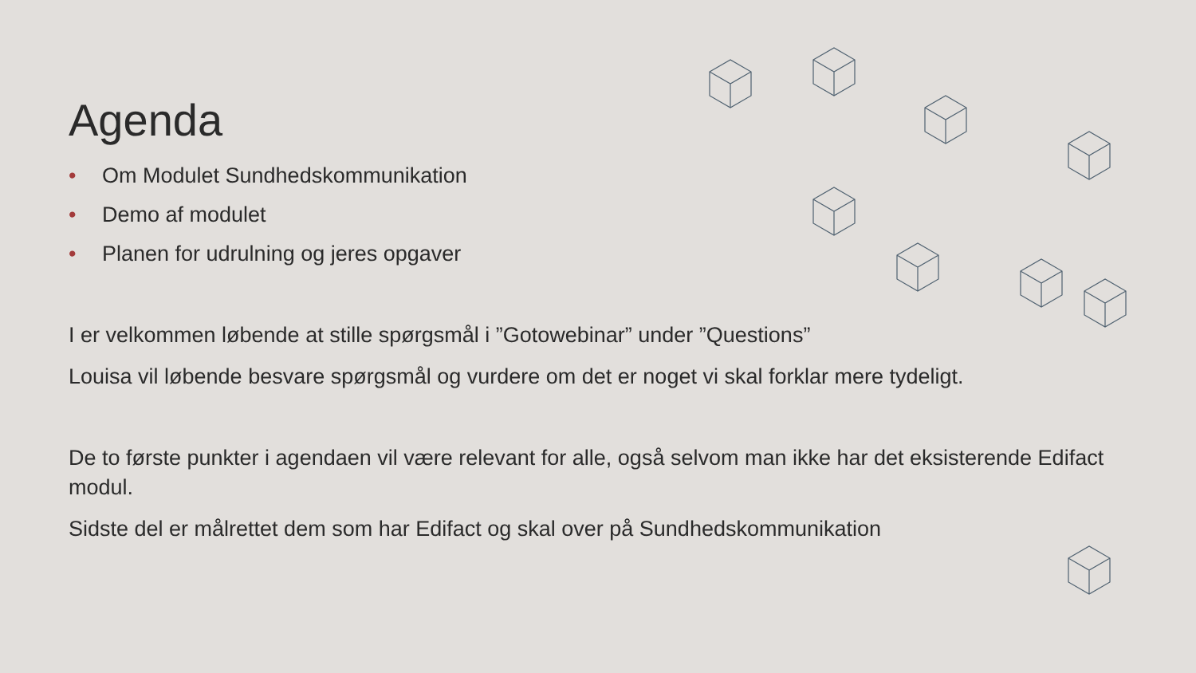Agenda
• Om Modulet Sundhedskommunikation
• Demo af modulet
• Planen for udrulning og jeres opgaver
I er velkommen løbende at stille spørgsmål i ”Gotowebinar” under ”Questions”
Louisa vil løbende besvare spørgsmål og vurdere om det er noget vi skal forklar mere tydeligt.
De to første punkter i agendaen vil være relevant for alle, også selvom man ikke har det eksisterende Edifact modul.
Sidste del er målrettet dem som har Edifact og skal over på Sundhedskommunikation